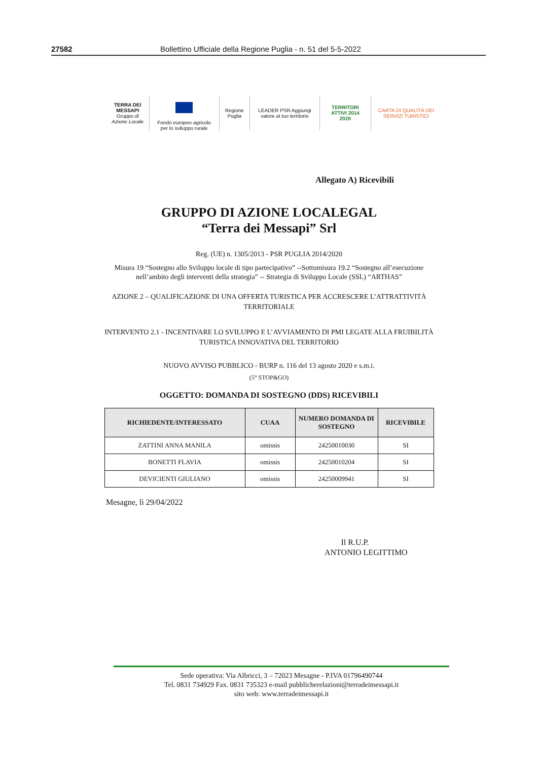27582 Bollettino Ufficiale della Regione Puglia - n. 51 del 5-5-2022
TERRA DEI MESSAPI
Gruppo di Azione Locale
Fondo europeo agricolo per lo sviluppo rurale
Regione Puglia
LEADER PSR Aggiungi valore al tuo territorio
TERRITORI ATTIVI 2014 2020
CARTA DI QUALITÀ DEI SERVIZI TURISTICI
Allegato A) Ricevibili
GRUPPO DI AZIONE LOCALEGAL
“Terra dei Messapi” Srl
Reg. (UE) n. 1305/2013 - PSR PUGLIA 2014/2020
Misura 19 “Sostegno allo Sviluppo locale di tipo partecipativo” --Sottomisura 19.2 “Sostegno all’esecuzione
nell’ambito degli interventi della strategia” -- Strategia di Sviluppo Locale (SSL) “ARTHAS”
AZIONE 2 – QUALIFICAZIONE DI UNA OFFERTA TURISTICA PER ACCRESCERE L’ATTRATTIVITÀ
TERRITORIALE
INTERVENTO 2.1 - INCENTIVARE LO SVILUPPO E L’AVVIAMENTO DI PMI LEGATE ALLA FRUIBILITÀ
TURISTICA INNOVATIVA DEL TERRITORIO
NUOVO AVVISO PUBBLICO - BURP n. 116 del 13 agosto 2020 e s.m.i.
(5° STOP&GO)
OGGETTO: DOMANDA DI SOSTEGNO (DDS) RICEVIBILI
| RICHIEDENTE/INTERESSATO | CUAA | NUMERO DOMANDA DI SOSTEGNO | RICEVIBILE |
| --- | --- | --- | --- |
| ZATTINI ANNA MANILA | omissis | 24250010030 | SI |
| BONETTI FLAVIA | omissis | 24250010204 | SI |
| DEVICIENTI GIULIANO | omissis | 24250009941 | SI |
Mesagne, lì 29/04/2022
Il R.U.P.
ANTONIO LEGITTIMO
Sede operativa: Via Albricci, 3 – 72023 Mesagne - P.IVA 01796490744
Tel. 0831 734929 Fax. 0831 735323 e-mail pubblicherelazioni@terradeimessapi.it
sito web: www.terradeimessapi.it